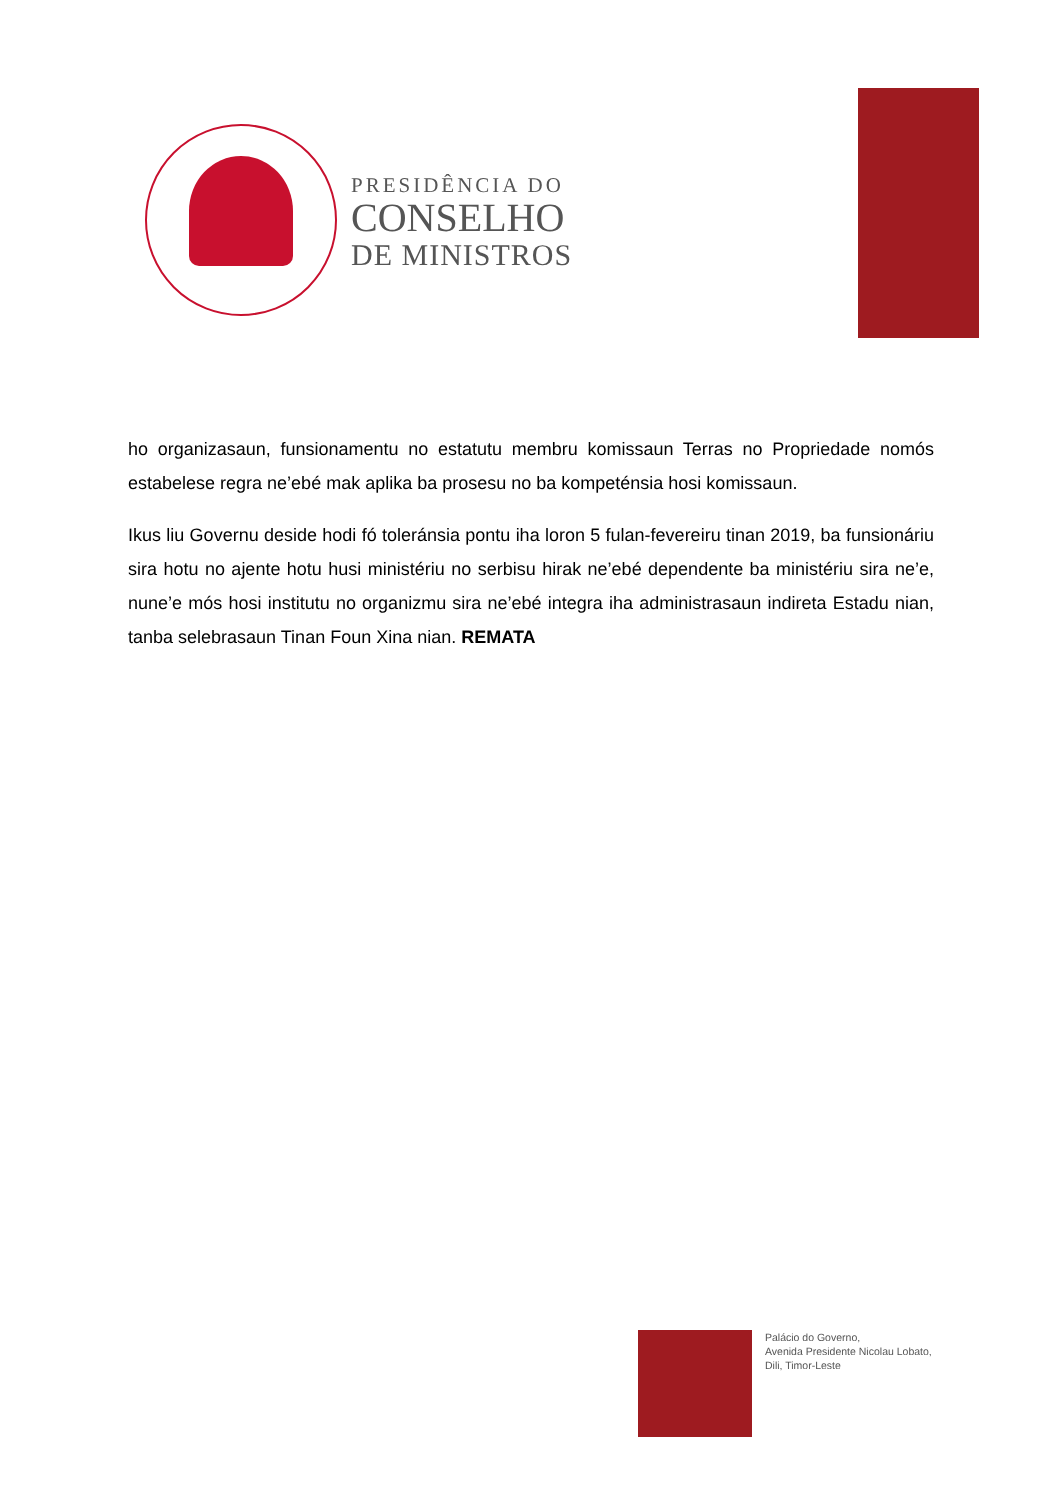PRESIDÊNCIA DO
CONSELHO
DE MINISTROS
ho organizasaun, funsionamentu no estatutu membru komissaun Terras no Propriedade nomós estabelese regra ne’ebé mak aplika ba prosesu no ba kompeténsia hosi komissaun.
Ikus liu Governu deside hodi fó toleránsia pontu iha loron 5 fulan-fevereiru tinan 2019, ba funsionáriu sira hotu no ajente hotu husi ministériu no serbisu hirak ne’ebé dependente ba ministériu sira ne’e, nune’e mós hosi institutu no organizmu sira ne’ebé integra iha administrasaun indireta Estadu nian, tanba selebrasaun Tinan Foun Xina nian. REMATA
Palácio do Governo,
Avenida Presidente Nicolau Lobato,
Dili, Timor-Leste